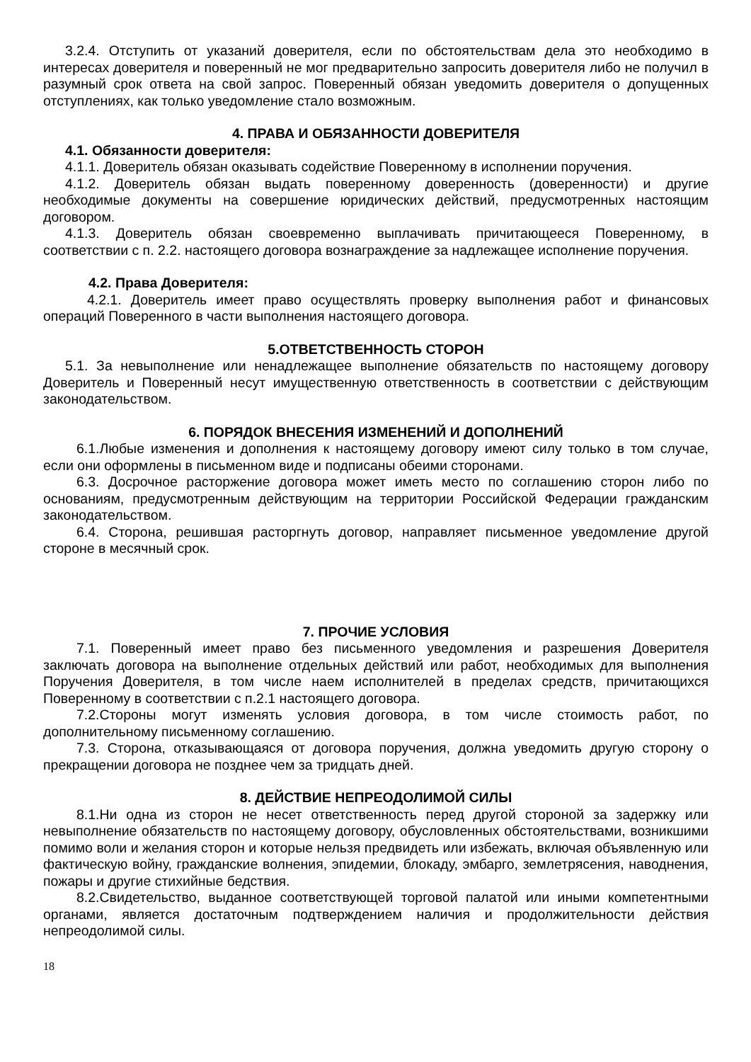3.2.4. Отступить от указаний доверителя, если по обстоятельствам дела это необходимо в интересах доверителя и поверенный не мог предварительно запросить доверителя либо не получил в разумный срок ответа на свой запрос. Поверенный обязан уведомить доверителя о допущенных отступлениях, как только уведомление стало возможным.
4. ПРАВА И ОБЯЗАННОСТИ ДОВЕРИТЕЛЯ
4.1. Обязанности доверителя:
4.1.1. Доверитель обязан оказывать содействие Поверенному в исполнении поручения.
4.1.2. Доверитель обязан выдать поверенному доверенность (доверенности) и другие необходимые документы на совершение юридических действий, предусмотренных настоящим договором.
4.1.3. Доверитель обязан своевременно выплачивать причитающееся Поверенному, в соответствии с п. 2.2. настоящего договора вознаграждение за надлежащее исполнение поручения.
4.2. Права Доверителя:
4.2.1. Доверитель имеет право осуществлять проверку выполнения работ и финансовых операций Поверенного в части выполнения настоящего договора.
5.ОТВЕТСТВЕННОСТЬ СТОРОН
5.1. За невыполнение или ненадлежащее выполнение обязательств по настоящему договору Доверитель и Поверенный несут имущественную ответственность в соответствии с действующим законодательством.
6. ПОРЯДОК ВНЕСЕНИЯ ИЗМЕНЕНИЙ И ДОПОЛНЕНИЙ
6.1.Любые изменения и дополнения к настоящему договору имеют силу только в том случае, если они оформлены в письменном виде и подписаны обеими сторонами.
6.3. Досрочное расторжение договора может иметь место по соглашению сторон либо по основаниям, предусмотренным действующим на территории Российской Федерации гражданским законодательством.
6.4. Сторона, решившая расторгнуть договор, направляет письменное уведомление другой стороне в месячный срок.
7. ПРОЧИЕ УСЛОВИЯ
7.1. Поверенный имеет право без письменного уведомления и разрешения Доверителя заключать договора на выполнение отдельных действий или работ, необходимых для выполнения Поручения Доверителя, в том числе наем исполнителей в пределах средств, причитающихся Поверенному в соответствии с п.2.1 настоящего договора.
7.2.Стороны могут изменять условия договора, в том числе стоимость работ, по дополнительному письменному соглашению.
7.3. Сторона, отказывающаяся от договора поручения, должна уведомить другую сторону о прекращении договора не позднее чем за тридцать дней.
8. ДЕЙСТВИЕ НЕПРЕОДОЛИМОЙ СИЛЫ
8.1.Ни одна из сторон не несет ответственность перед другой стороной за задержку или невыполнение обязательств по настоящему договору, обусловленных обстоятельствами, возникшими помимо воли и желания сторон и которые нельзя предвидеть или избежать, включая объявленную или фактическую войну, гражданские волнения, эпидемии, блокаду, эмбарго, землетрясения, наводнения, пожары и другие стихийные бедствия.
8.2.Свидетельство, выданное соответствующей торговой палатой или иными компетентными органами, является достаточным подтверждением наличия и продолжительности действия непреодолимой силы.
18